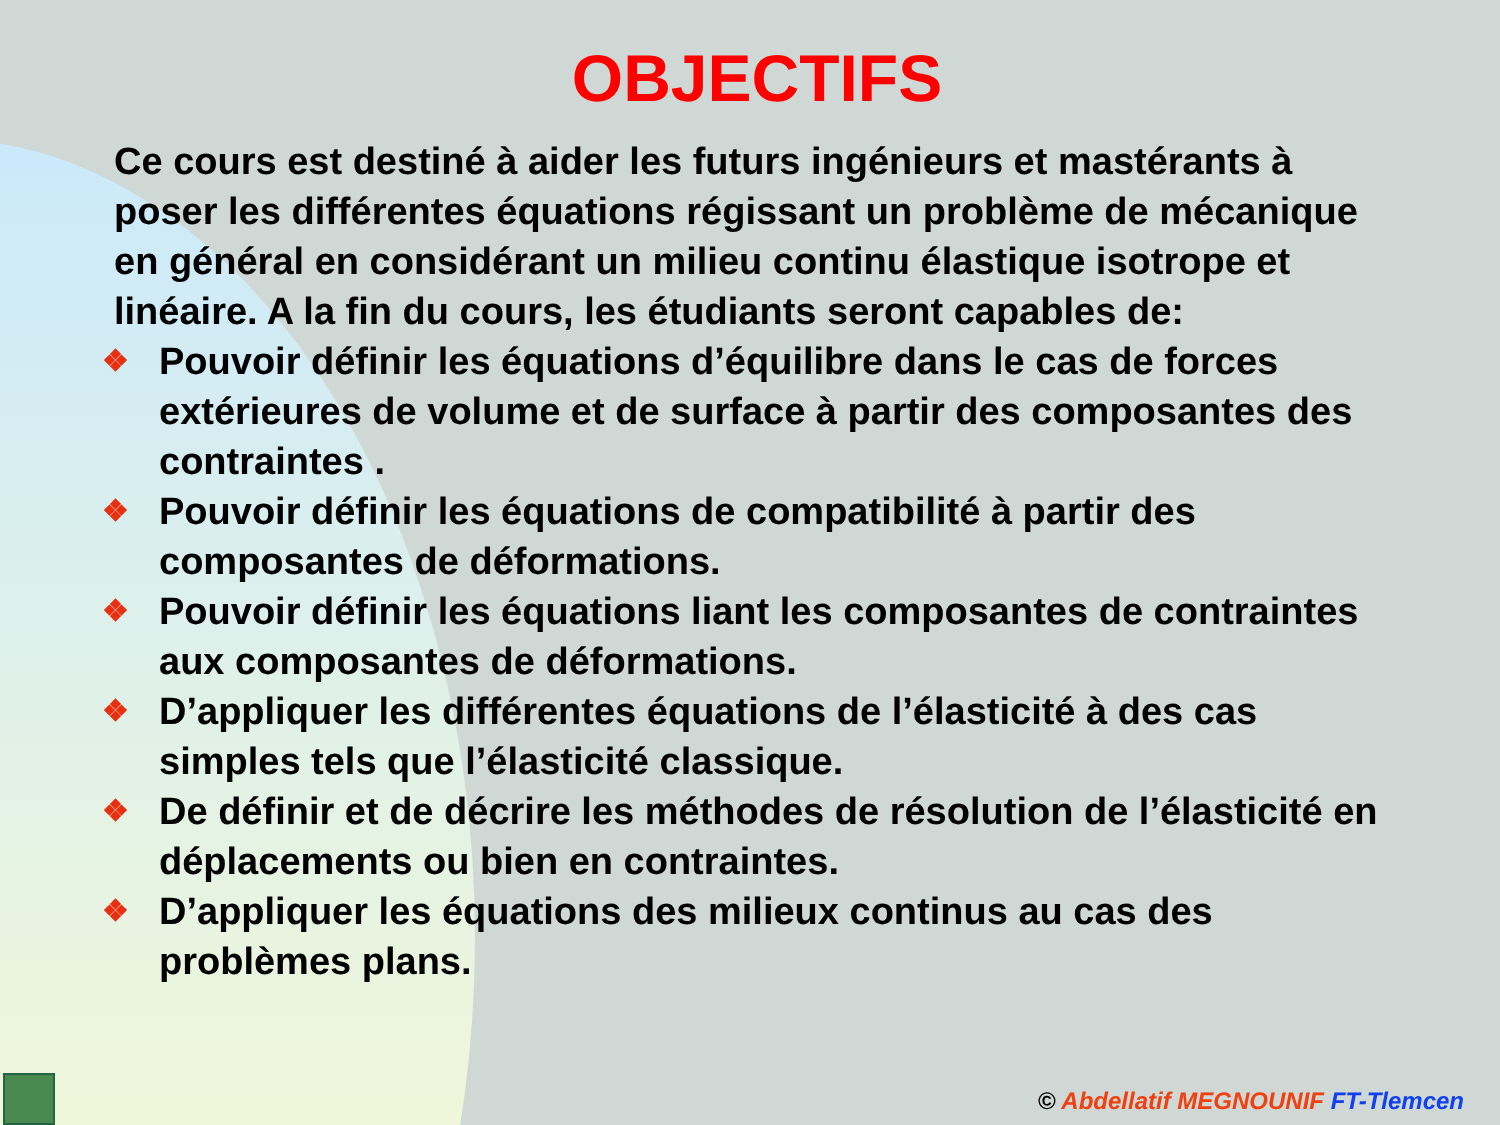OBJECTIFS
Ce cours est destiné à aider les futurs ingénieurs et mastérants à poser les différentes équations régissant un problème de mécanique en général en considérant un milieu continu élastique isotrope et linéaire. A la fin du cours, les étudiants seront capables de:
❖ Pouvoir définir les équations d’équilibre dans le cas de forces extérieures de volume et de surface à partir des composantes des contraintes .
❖ Pouvoir définir les équations de compatibilité à partir des composantes de déformations.
❖ Pouvoir définir les équations liant les composantes de contraintes aux composantes de déformations.
❖ D’appliquer les différentes équations de l’élasticité à des cas simples tels que l’élasticité classique.
❖ De définir et de décrire les méthodes de résolution de l’élasticité en déplacements ou bien en contraintes.
❖ D’appliquer les équations des milieux continus au cas des problèmes plans.
© Abdellatif MEGNOUNIF FT-Tlemcen